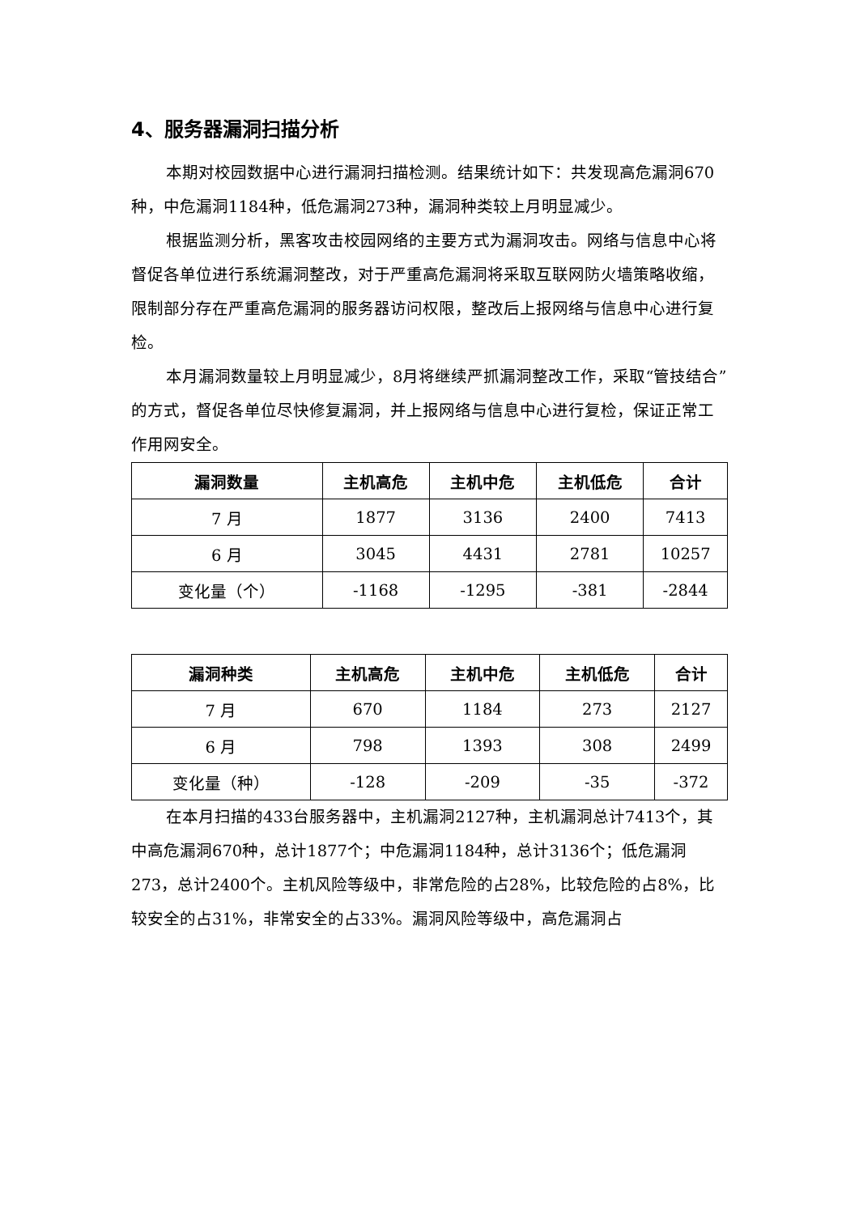4、服务器漏洞扫描分析
本期对校园数据中心进行漏洞扫描检测。结果统计如下：共发现高危漏洞670种，中危漏洞1184种，低危漏洞273种，漏洞种类较上月明显减少。
根据监测分析，黑客攻击校园网络的主要方式为漏洞攻击。网络与信息中心将督促各单位进行系统漏洞整改，对于严重高危漏洞将采取互联网防火墙策略收缩，限制部分存在严重高危漏洞的服务器访问权限，整改后上报网络与信息中心进行复检。
本月漏洞数量较上月明显减少，8月将继续严抓漏洞整改工作，采取“管技结合”的方式，督促各单位尽快修复漏洞，并上报网络与信息中心进行复检，保证正常工作用网安全。
| 漏洞数量 | 主机高危 | 主机中危 | 主机低危 | 合计 |
| --- | --- | --- | --- | --- |
| 7 月 | 1877 | 3136 | 2400 | 7413 |
| 6 月 | 3045 | 4431 | 2781 | 10257 |
| 变化量（个） | -1168 | -1295 | -381 | -2844 |
| 漏洞种类 | 主机高危 | 主机中危 | 主机低危 | 合计 |
| --- | --- | --- | --- | --- |
| 7 月 | 670 | 1184 | 273 | 2127 |
| 6 月 | 798 | 1393 | 308 | 2499 |
| 变化量（种） | -128 | -209 | -35 | -372 |
在本月扫描的433台服务器中，主机漏洞2127种，主机漏洞总计7413个，其中高危漏洞670种，总计1877个；中危漏洞1184种，总计3136个；低危漏洞273，总计2400个。主机风险等级中，非常危险的占28%，比较危险的占8%，比较安全的占31%，非常安全的占33%。漏洞风险等级中，高危漏洞占